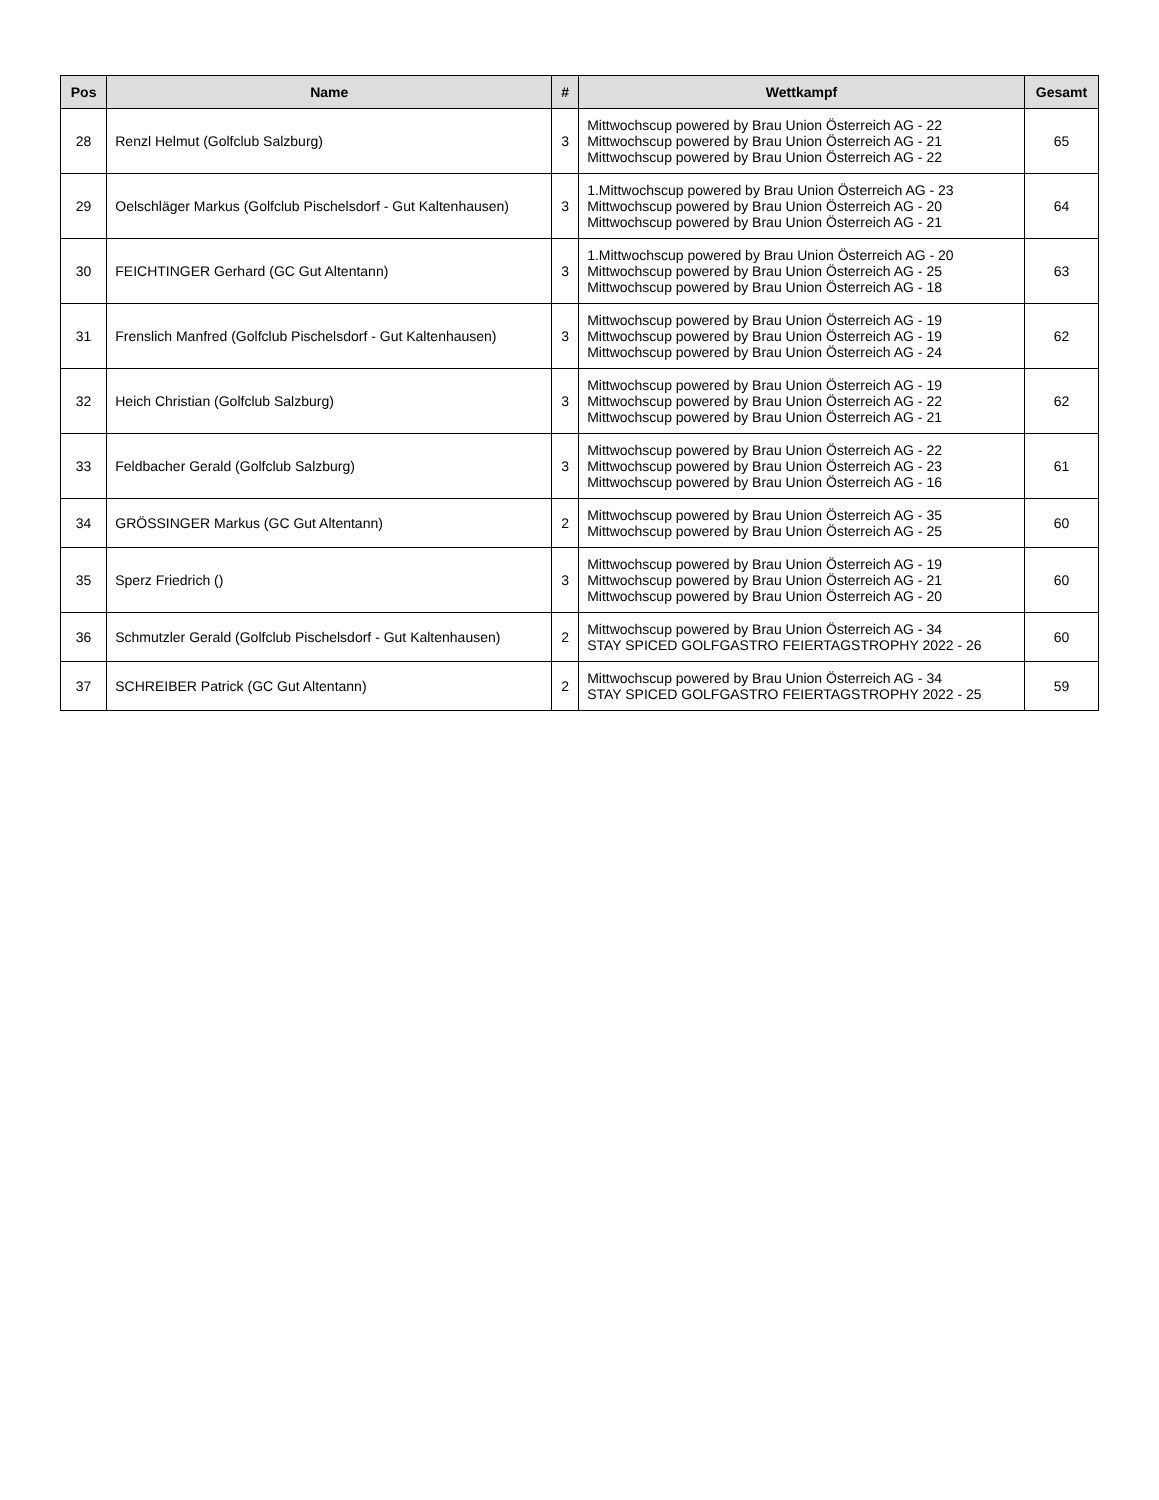| Pos | Name | # | Wettkampf | Gesamt |
| --- | --- | --- | --- | --- |
| 28 | Renzl Helmut (Golfclub Salzburg) | 3 | Mittwochscup powered by Brau Union Österreich AG - 22 Mittwochscup powered by Brau Union Österreich AG - 21 Mittwochscup powered by Brau Union Österreich AG - 22 | 65 |
| 29 | Oelschläger Markus (Golfclub Pischelsdorf - Gut Kaltenhausen) | 3 | 1.Mittwochscup powered by Brau Union Österreich AG - 23 Mittwochscup powered by Brau Union Österreich AG - 20 Mittwochscup powered by Brau Union Österreich AG - 21 | 64 |
| 30 | FEICHTINGER Gerhard (GC Gut Altentann) | 3 | 1.Mittwochscup powered by Brau Union Österreich AG - 20 Mittwochscup powered by Brau Union Österreich AG - 25 Mittwochscup powered by Brau Union Österreich AG - 18 | 63 |
| 31 | Frenslich Manfred (Golfclub Pischelsdorf - Gut Kaltenhausen) | 3 | Mittwochscup powered by Brau Union Österreich AG - 19 Mittwochscup powered by Brau Union Österreich AG - 19 Mittwochscup powered by Brau Union Österreich AG - 24 | 62 |
| 32 | Heich Christian (Golfclub Salzburg) | 3 | Mittwochscup powered by Brau Union Österreich AG - 19 Mittwochscup powered by Brau Union Österreich AG - 22 Mittwochscup powered by Brau Union Österreich AG - 21 | 62 |
| 33 | Feldbacher Gerald (Golfclub Salzburg) | 3 | Mittwochscup powered by Brau Union Österreich AG - 22 Mittwochscup powered by Brau Union Österreich AG - 23 Mittwochscup powered by Brau Union Österreich AG - 16 | 61 |
| 34 | GRÖSSINGER Markus (GC Gut Altentann) | 2 | Mittwochscup powered by Brau Union Österreich AG - 35 Mittwochscup powered by Brau Union Österreich AG - 25 | 60 |
| 35 | Sperz Friedrich () | 3 | Mittwochscup powered by Brau Union Österreich AG - 19 Mittwochscup powered by Brau Union Österreich AG - 21 Mittwochscup powered by Brau Union Österreich AG - 20 | 60 |
| 36 | Schmutzler Gerald (Golfclub Pischelsdorf - Gut Kaltenhausen) | 2 | Mittwochscup powered by Brau Union Österreich AG - 34 STAY SPICED GOLFGASTRO FEIERTAGSTROPHY 2022 - 26 | 60 |
| 37 | SCHREIBER Patrick (GC Gut Altentann) | 2 | Mittwochscup powered by Brau Union Österreich AG - 34 STAY SPICED GOLFGASTRO FEIERTAGSTROPHY 2022 - 25 | 59 |